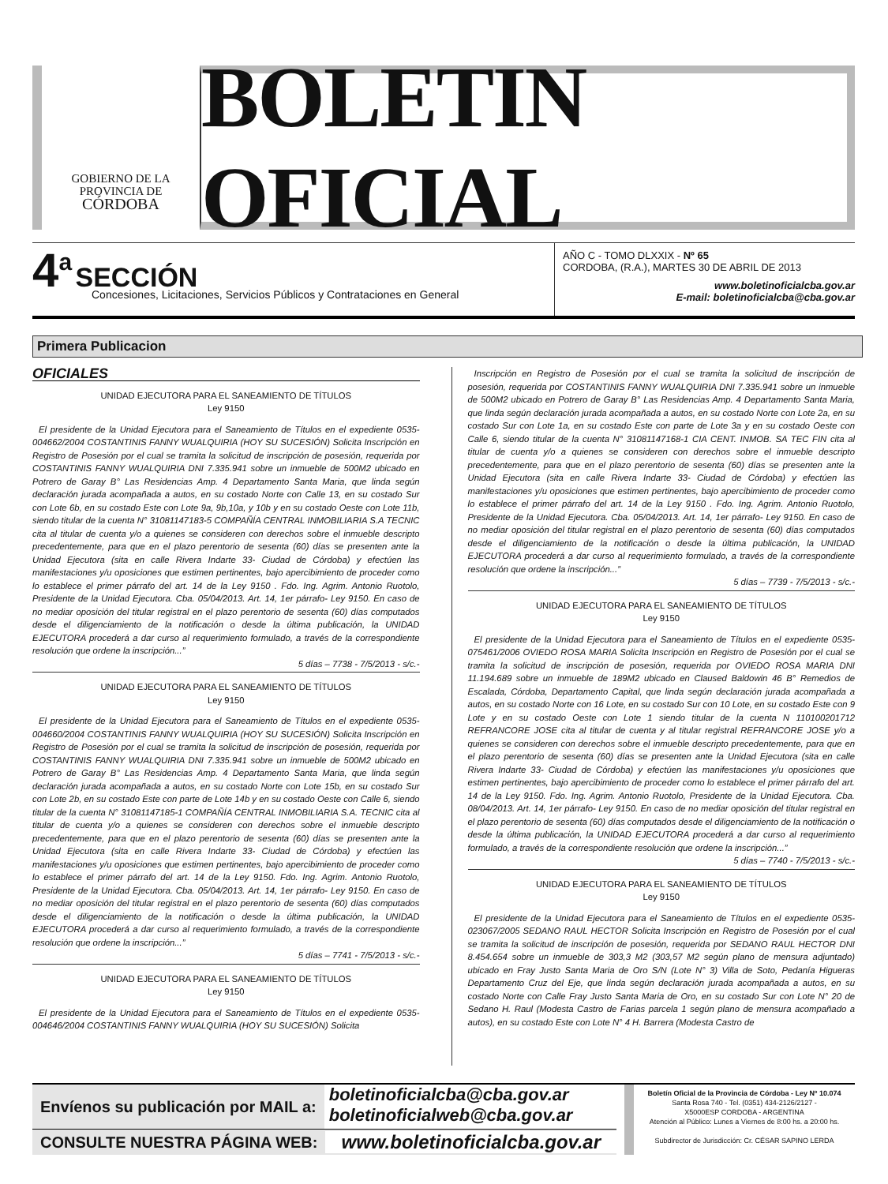GOBIERNO DE LA
PROVINCIA DE
CÓRDOBA
BOLETIN OFICIAL
4<sup>a</sup> SECCIÓN
Concesiones, Licitaciones, Servicios Públicos y Contrataciones en General
AÑO C - TOMO DLXXIX - Nº 65
CORDOBA, (R.A.), MARTES 30 DE ABRIL DE 2013
www.boletinoficialcba.gov.ar
E-mail: boletinoficialcba@cba.gov.ar
Primera Publicacion
OFICIALES
UNIDAD EJECUTORA PARA EL SANEAMIENTO DE TÍTULOS
Ley 9150
El presidente de la Unidad Ejecutora para el Saneamiento de Títulos en el expediente 0535-004662/2004 COSTANTINIS FANNY WUALQUIRIA (HOY SU SUCESIÓN) Solicita Inscripción en Registro de Posesión por el cual se tramita la solicitud de inscripción de posesión, requerida por COSTANTINIS FANNY WUALQUIRIA DNI 7.335.941 sobre un inmueble de 500M2 ubicado en Potrero de Garay B° Las Residencias Amp. 4 Departamento Santa Maria, que linda según declaración jurada acompañada a autos, en su costado Norte con Calle 13, en su costado Sur con Lote 6b, en su costado Este con Lote 9a, 9b,10a, y 10b y en su costado Oeste con Lote 11b, siendo titular de la cuenta N° 31081147183-5 COMPAÑÍA CENTRAL INMOBILIARIA S.A TECNIC cita al titular de cuenta y/o a quienes se consideren con derechos sobre el inmueble descripto precedentemente, para que en el plazo perentorio de sesenta (60) días se presenten ante la Unidad Ejecutora (sita en calle Rivera Indarte 33- Ciudad de Córdoba) y efectúen las manifestaciones y/u oposiciones que estimen pertinentes, bajo apercibimiento de proceder como lo establece el primer párrafo del art. 14 de la Ley 9150 . Fdo. Ing. Agrim. Antonio Ruotolo, Presidente de la Unidad Ejecutora. Cba. 05/04/2013. Art. 14, 1er párrafo- Ley 9150. En caso de no mediar oposición del titular registral en el plazo perentorio de sesenta (60) días computados desde el diligenciamiento de la notificación o desde la última publicación, la UNIDAD EJECUTORA procederá a dar curso al requerimiento formulado, a través de la correspondiente resolución que ordene la inscripción...”
5 días – 7738 - 7/5/2013 - s/c.-
UNIDAD EJECUTORA PARA EL SANEAMIENTO DE TÍTULOS
Ley 9150
El presidente de la Unidad Ejecutora para el Saneamiento de Títulos en el expediente 0535-004660/2004 COSTANTINIS FANNY WUALQUIRIA (HOY SU SUCESIÓN) Solicita Inscripción en Registro de Posesión por el cual se tramita la solicitud de inscripción de posesión, requerida por COSTANTINIS FANNY WUALQUIRIA DNI 7.335.941 sobre un inmueble de 500M2 ubicado en Potrero de Garay B° Las Residencias Amp. 4 Departamento Santa Maria, que linda según declaración jurada acompañada a autos, en su costado Norte con Lote 15b, en su costado Sur con Lote 2b, en su costado Este con parte de Lote 14b y en su costado Oeste con Calle 6, siendo titular de la cuenta N° 31081147185-1 COMPAÑÍA CENTRAL INMOBILIARIA S.A. TECNIC cita al titular de cuenta y/o a quienes se consideren con derechos sobre el inmueble descripto precedentemente, para que en el plazo perentorio de sesenta (60) días se presenten ante la Unidad Ejecutora (sita en calle Rivera Indarte 33- Ciudad de Córdoba) y efectúen las manifestaciones y/u oposiciones que estimen pertinentes, bajo apercibimiento de proceder como lo establece el primer párrafo del art. 14 de la Ley 9150. Fdo. Ing. Agrim. Antonio Ruotolo, Presidente de la Unidad Ejecutora. Cba. 05/04/2013. Art. 14, 1er párrafo- Ley 9150. En caso de no mediar oposición del titular registral en el plazo perentorio de sesenta (60) días computados desde el diligenciamiento de la notificación o desde la última publicación, la UNIDAD EJECUTORA procederá a dar curso al requerimiento formulado, a través de la correspondiente resolución que ordene la inscripción...”
5 días – 7741 - 7/5/2013 - s/c.-
UNIDAD EJECUTORA PARA EL SANEAMIENTO DE TÍTULOS
Ley 9150
El presidente de la Unidad Ejecutora para el Saneamiento de Títulos en el expediente 0535-004646/2004 COSTANTINIS FANNY WUALQUIRIA (HOY SU SUCESIÓN) Solicita
Inscripción en Registro de Posesión por el cual se tramita la solicitud de inscripción de posesión, requerida por COSTANTINIS FANNY WUALQUIRIA DNI 7.335.941 sobre un inmueble de 500M2 ubicado en Potrero de Garay B° Las Residencias Amp. 4 Departamento Santa Maria, que linda según declaración jurada acompañada a autos, en su costado Norte con Lote 2a, en su costado Sur con Lote 1a, en su costado Este con parte de Lote 3a y en su costado Oeste con Calle 6, siendo titular de la cuenta N° 31081147168-1 CIA CENT. INMOB. SA TEC FIN cita al titular de cuenta y/o a quienes se consideren con derechos sobre el inmueble descripto precedentemente, para que en el plazo perentorio de sesenta (60) días se presenten ante la Unidad Ejecutora (sita en calle Rivera Indarte 33- Ciudad de Córdoba) y efectúen las manifestaciones y/u oposiciones que estimen pertinentes, bajo apercibimiento de proceder como lo establece el primer párrafo del art. 14 de la Ley 9150 . Fdo. Ing. Agrim. Antonio Ruotolo, Presidente de la Unidad Ejecutora. Cba. 05/04/2013. Art. 14, 1er párrafo- Ley 9150. En caso de no mediar oposición del titular registral en el plazo perentorio de sesenta (60) días computados desde el diligenciamiento de la notificación o desde la última publicación, la UNIDAD EJECUTORA procederá a dar curso al requerimiento formulado, a través de la correspondiente resolución que ordene la inscripción...”
5 días – 7739 - 7/5/2013 - s/c.-
UNIDAD EJECUTORA PARA EL SANEAMIENTO DE TÍTULOS
Ley 9150
El presidente de la Unidad Ejecutora para el Saneamiento de Títulos en el expediente 0535-075461/2006 OVIEDO ROSA MARIA Solicita Inscripción en Registro de Posesión por el cual se tramita la solicitud de inscripción de posesión, requerida por OVIEDO ROSA MARIA DNI 11.194.689 sobre un inmueble de 189M2 ubicado en Claused Baldowin 46 B° Remedios de Escalada, Córdoba, Departamento Capital, que linda según declaración jurada acompañada a autos, en su costado Norte con 16 Lote, en su costado Sur con 10 Lote, en su costado Este con 9 Lote y en su costado Oeste con Lote 1 siendo titular de la cuenta N 110100201712 REFRANCORE JOSE cita al titular de cuenta y al titular registral REFRANCORE JOSE y/o a quienes se consideren con derechos sobre el inmueble descripto precedentemente, para que en el plazo perentorio de sesenta (60) días se presenten ante la Unidad Ejecutora (sita en calle Rivera Indarte 33- Ciudad de Córdoba) y efectúen las manifestaciones y/u oposiciones que estimen pertinentes, bajo apercibimiento de proceder como lo establece el primer párrafo del art. 14 de la Ley 9150. Fdo. Ing. Agrim. Antonio Ruotolo, Presidente de la Unidad Ejecutora. Cba. 08/04/2013. Art. 14, 1er párrafo- Ley 9150. En caso de no mediar oposición del titular registral en el plazo perentorio de sesenta (60) días computados desde el diligenciamiento de la notificación o desde la última publicación, la UNIDAD EJECUTORA procederá a dar curso al requerimiento formulado, a través de la correspondiente resolución que ordene la inscripción...”
5 días – 7740 - 7/5/2013 - s/c.-
UNIDAD EJECUTORA PARA EL SANEAMIENTO DE TÍTULOS
Ley 9150
El presidente de la Unidad Ejecutora para el Saneamiento de Títulos en el expediente 0535-023067/2005 SEDANO RAUL HECTOR Solicita Inscripción en Registro de Posesión por el cual se tramita la solicitud de inscripción de posesión, requerida por SEDANO RAUL HECTOR DNI 8.454.654 sobre un inmueble de 303,3 M2 (303,57 M2 según plano de mensura adjuntado) ubicado en Fray Justo Santa Maria de Oro S/N (Lote N° 3) Villa de Soto, Pedanía Higueras Departamento Cruz del Eje, que linda según declaración jurada acompañada a autos, en su costado Norte con Calle Fray Justo Santa Maria de Oro, en su costado Sur con Lote N° 20 de Sedano H. Raul (Modesta Castro de Farias parcela 1 según plano de mensura acompañado a autos), en su costado Este con Lote N° 4 H. Barrera (Modesta Castro de
Envíenos su publicación por MAIL a:
boletinoficialcba@cba.gov.ar
boletinoficialweb@cba.gov.ar
CONSULTE NUESTRA PÁGINA WEB:
www.boletinoficialcba.gov.ar
Boletín Oficial de la Provincia de Córdoba - Ley Nº 10.074
Santa Rosa 740 - Tel. (0351) 434-2126/2127 -
X5000ESP CORDOBA - ARGENTINA
Atención al Público: Lunes a Viernes de 8:00 hs. a 20:00 hs.
Subdirector de Jurisdicción: Cr. CÉSAR SAPINO LERDA